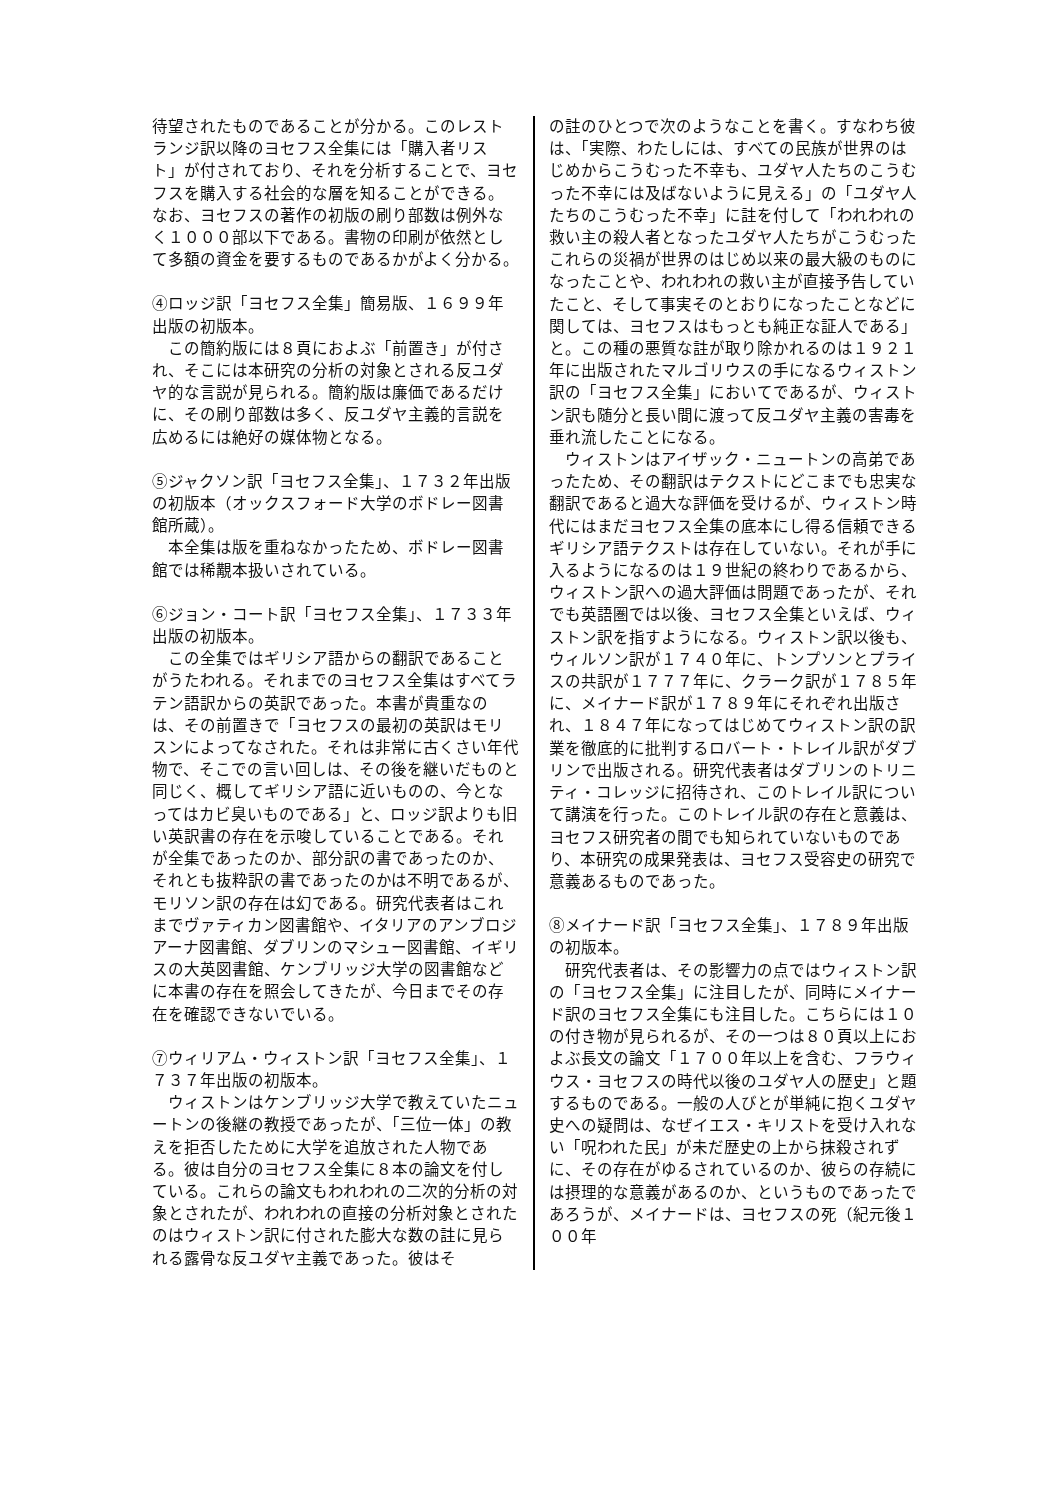待望されたものであることが分かる。このレストランジ訳以降のヨセフス全集には「購入者リスト」が付されており、それを分析することで、ヨセフスを購入する社会的な層を知ることができる。なお、ヨセフスの著作の初版の刷り部数は例外なく１０００部以下である。書物の印刷が依然として多額の資金を要するものであるかがよく分かる。
④ロッジ訳「ヨセフス全集」簡易版、１６９９年出版の初版本。
　この簡約版には８頁におよぶ「前置き」が付され、そこには本研究の分析の対象とされる反ユダヤ的な言説が見られる。簡約版は廉価であるだけに、その刷り部数は多く、反ユダヤ主義的言説を広めるには絶好の媒体物となる。
⑤ジャクソン訳「ヨセフス全集」、１７３２年出版の初版本（オックスフォード大学のボドレー図書館所蔵）。
　本全集は版を重ねなかったため、ボドレー図書館では稀覯本扱いされている。
⑥ジョン・コート訳「ヨセフス全集」、１７３３年出版の初版本。
　この全集ではギリシア語からの翻訳であることがうたわれる。それまでのヨセフス全集はすべてラテン語訳からの英訳であった。本書が貴重なのは、その前置きで「ヨセフスの最初の英訳はモリスンによってなされた。それは非常に古くさい年代物で、そこでの言い回しは、その後を継いだものと同じく、概してギリシア語に近いものの、今となってはカビ臭いものである」と、ロッジ訳よりも旧い英訳書の存在を示唆していることである。それが全集であったのか、部分訳の書であったのか、それとも抜粋訳の書であったのかは不明であるが、モリソン訳の存在は幻である。研究代表者はこれまでヴァティカン図書館や、イタリアのアンブロジアーナ図書館、ダブリンのマシュー図書館、イギリスの大英図書館、ケンブリッジ大学の図書館などに本書の存在を照会してきたが、今日までその存在を確認できないでいる。
⑦ウィリアム・ウィストン訳「ヨセフス全集」、１７３７年出版の初版本。
　ウィストンはケンブリッジ大学で教えていたニュートンの後継の教授であったが、「三位一体」の教えを拒否したために大学を追放された人物である。彼は自分のヨセフス全集に８本の論文を付している。これらの論文もわれわれの二次的分析の対象とされたが、われわれの直接の分析対象とされたのはウィストン訳に付された膨大な数の註に見られる露骨な反ユダヤ主義であった。彼はそ
の註のひとつで次のようなことを書く。すなわち彼は、「実際、わたしには、すべての民族が世界のはじめからこうむった不幸も、ユダヤ人たちのこうむった不幸には及ばないように見える」の「ユダヤ人たちのこうむった不幸」に註を付して「われわれの救い主の殺人者となったユダヤ人たちがこうむったこれらの災禍が世界のはじめ以来の最大級のものになったことや、われわれの救い主が直接予告していたこと、そして事実そのとおりになったことなどに関しては、ヨセフスはもっとも純正な証人である」と。この種の悪質な註が取り除かれるのは１９２１年に出版されたマルゴリウスの手になるウィストン訳の「ヨセフス全集」においてであるが、ウィストン訳も随分と長い間に渡って反ユダヤ主義の害毒を垂れ流したことになる。
　ウィストンはアイザック・ニュートンの高弟であったため、その翻訳はテクストにどこまでも忠実な翻訳であると過大な評価を受けるが、ウィストン時代にはまだヨセフス全集の底本にし得る信頼できるギリシア語テクストは存在していない。それが手に入るようになるのは１９世紀の終わりであるから、ウィストン訳への過大評価は問題であったが、それでも英語圏では以後、ヨセフス全集といえば、ウィストン訳を指すようになる。ウィストン訳以後も、ウィルソン訳が１７４０年に、トンプソンとプライスの共訳が１７７７年に、クラーク訳が１７８５年に、メイナード訳が１７８９年にそれぞれ出版され、１８４７年になってはじめてウィストン訳の訳業を徹底的に批判するロバート・トレイル訳がダブリンで出版される。研究代表者はダブリンのトリニティ・コレッジに招待され、このトレイル訳について講演を行った。このトレイル訳の存在と意義は、ヨセフス研究者の間でも知られていないものであり、本研究の成果発表は、ヨセフス受容史の研究で意義あるものであった。
⑧メイナード訳「ヨセフス全集」、１７８９年出版の初版本。
　研究代表者は、その影響力の点ではウィストン訳の「ヨセフス全集」に注目したが、同時にメイナード訳のヨセフス全集にも注目した。こちらには１０の付き物が見られるが、その一つは８０頁以上におよぶ長文の論文「１７００年以上を含む、フラウィウス・ヨセフスの時代以後のユダヤ人の歴史」と題するものである。一般の人びとが単純に抱くユダヤ史への疑問は、なぜイエス・キリストを受け入れない「呪われた民」が未だ歴史の上から抹殺されずに、その存在がゆるされているのか、彼らの存続には摂理的な意義があるのか、というものであったであろうが、メイナードは、ヨセフスの死（紀元後１００年